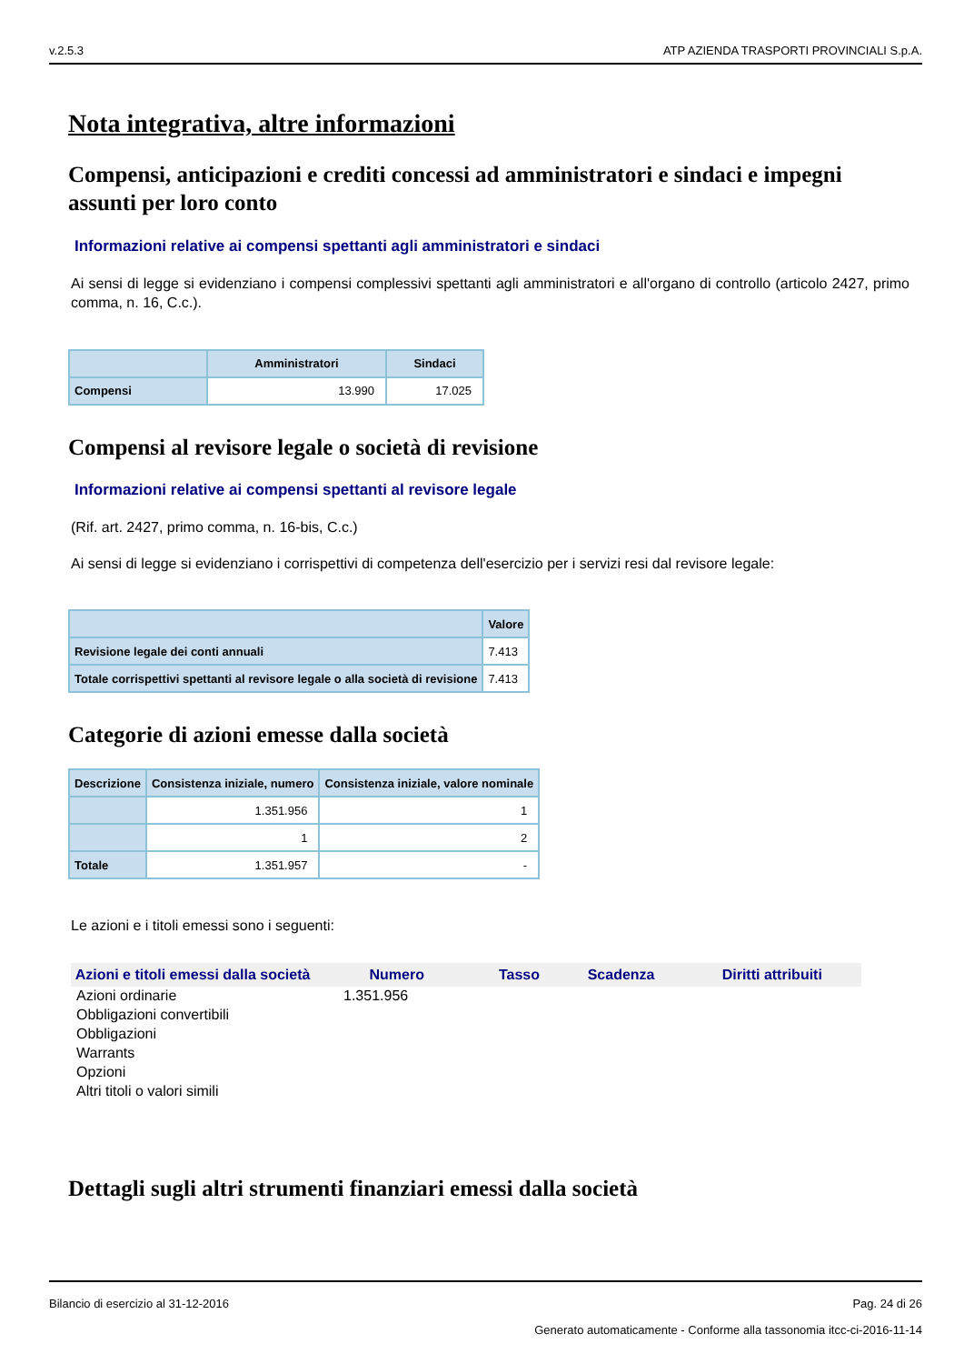v.2.5.3 ATP AZIENDA TRASPORTI PROVINCIALI S.p.A.
Nota integrativa, altre informazioni
Compensi, anticipazioni e crediti concessi ad amministratori e sindaci e impegni assunti per loro conto
Informazioni relative ai compensi spettanti agli amministratori e sindaci
Ai sensi di legge si evidenziano i compensi complessivi spettanti agli amministratori e all'organo di controllo (articolo 2427, primo comma, n. 16, C.c.).
| | Amministratori | Sindaci |
| --- | --- | --- |
| Compensi | 13.990 | 17.025 |
Compensi al revisore legale o società di revisione
Informazioni relative ai compensi spettanti al revisore legale
(Rif. art. 2427, primo comma, n. 16-bis, C.c.)
Ai sensi di legge si evidenziano i corrispettivi di competenza dell'esercizio per i servizi resi dal revisore legale:
| | Valore |
| --- | --- |
| Revisione legale dei conti annuali | 7.413 |
| Totale corrispettivi spettanti al revisore legale o alla società di revisione | 7.413 |
Categorie di azioni emesse dalla società
| Descrizione | Consistenza iniziale, numero | Consistenza iniziale, valore nominale |
| --- | --- | --- |
| | 1.351.956 | 1 |
| | 1 | 2 |
| Totale | 1.351.957 | - |
Le azioni e i titoli emessi sono i seguenti:
| Azioni e titoli emessi dalla società | Numero | Tasso | Scadenza | Diritti attribuiti |
| --- | --- | --- | --- | --- |
| Azioni ordinarie | 1.351.956 | | | |
| Obbligazioni convertibili | | | | |
| Obbligazioni | | | | |
| Warrants | | | | |
| Opzioni | | | | |
| Altri titoli o valori simili | | | | |
Dettagli sugli altri strumenti finanziari emessi dalla società
Bilancio di esercizio al 31-12-2016 Pag. 24 di 26
Generato automaticamente - Conforme alla tassonomia itcc-ci-2016-11-14